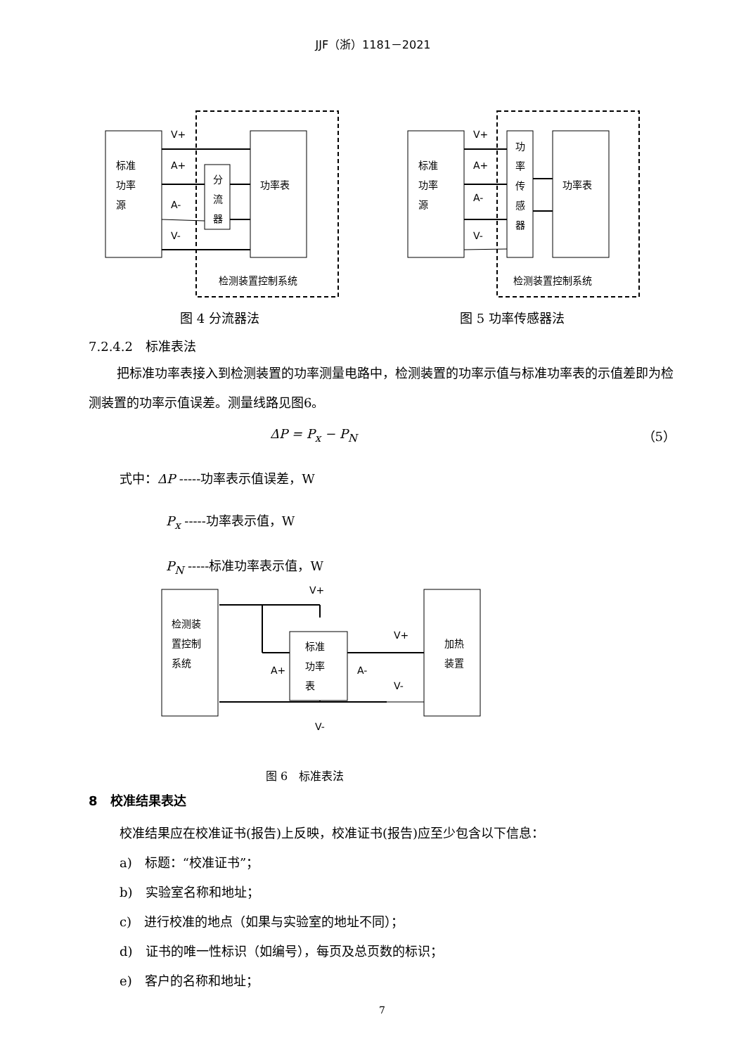JJF（浙）1181－2021
标准
功率
源
功率表
分
流
器
V+
A+
A-
V-
检测装置控制系统
标准
功率
源
功
率
传
感
器
功率表
V+
A+
A-
V-
检测装置控制系统
图 4 分流器法 图 5 功率传感器法
7.2.4.2　标准表法
把标准功率表接入到检测装置的功率测量电路中，检测装置的功率示值与标准功率表的示值差即为检测装置的功率示值误差。测量线路见图6。
ΔP = P<sub>x</sub> − P<sub>N</sub> （5）
式中：ΔP -----功率表示值误差，W
P<sub>x</sub> -----功率表示值，W
P<sub>N</sub> -----标准功率表示值，W
检测装
置控制
系统
标准
功率
表
加热
装置
V+
V+
A+
A-
V-
V-
图 6　标准表法
8　校准结果表达
校准结果应在校准证书(报告)上反映，校准证书(报告)应至少包含以下信息：
a)　标题：“校准证书”；
b)　实验室名称和地址；
c)　进行校准的地点（如果与实验室的地址不同）；
d)　证书的唯一性标识（如编号），每页及总页数的标识；
e)　客户的名称和地址；
7